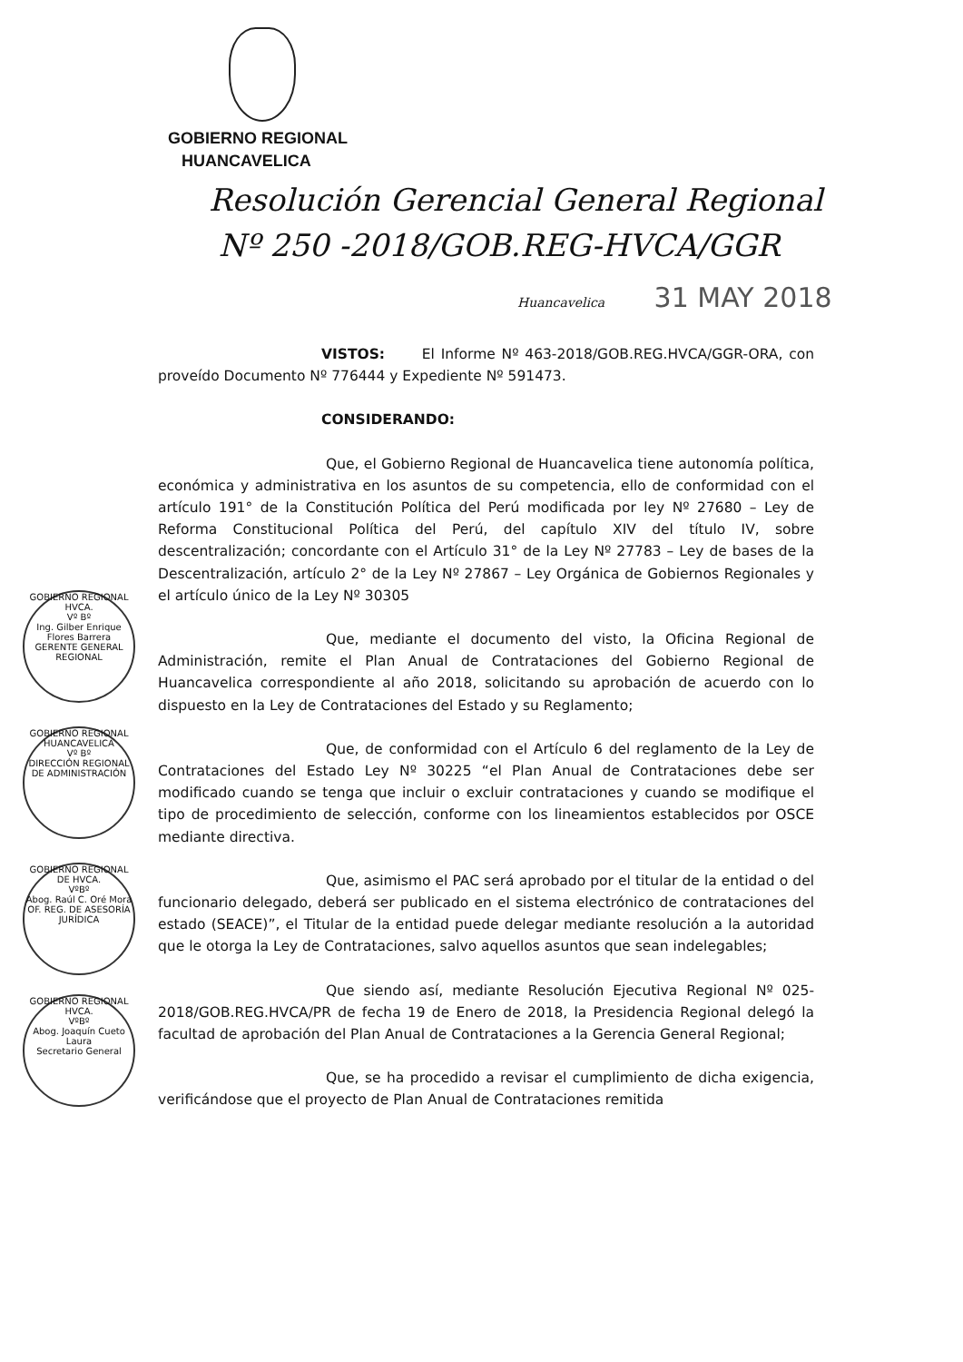GOBIERNO REGIONAL
HUANCAVELICA
Resolución Gerencial General Regional
Nº 250 -2018/GOB.REG-HVCA/GGR
Huancavelica 31 MAY 2018
VISTOS: El Informe Nº 463-2018/GOB.REG.HVCA/GGR-ORA, con proveído Documento Nº 776444 y Expediente Nº 591473.
CONSIDERANDO:
Que, el Gobierno Regional de Huancavelica tiene autonomía política, económica y administrativa en los asuntos de su competencia, ello de conformidad con el artículo 191° de la Constitución Política del Perú modificada por ley Nº 27680 – Ley de Reforma Constitucional Política del Perú, del capítulo XIV del título IV, sobre descentralización; concordante con el Artículo 31° de la Ley Nº 27783 – Ley de bases de la Descentralización, artículo 2° de la Ley Nº 27867 – Ley Orgánica de Gobiernos Regionales y el artículo único de la Ley Nº 30305
Que, mediante el documento del visto, la Oficina Regional de Administración, remite el Plan Anual de Contrataciones del Gobierno Regional de Huancavelica correspondiente al año 2018, solicitando su aprobación de acuerdo con lo dispuesto en la Ley de Contrataciones del Estado y su Reglamento;
Que, de conformidad con el Artículo 6 del reglamento de la Ley de Contrataciones del Estado Ley Nº 30225 “el Plan Anual de Contrataciones debe ser modificado cuando se tenga que incluir o excluir contrataciones y cuando se modifique el tipo de procedimiento de selección, conforme con los lineamientos establecidos por OSCE mediante directiva.
Que, asimismo el PAC será aprobado por el titular de la entidad o del funcionario delegado, deberá ser publicado en el sistema electrónico de contrataciones del estado (SEACE)”, el Titular de la entidad puede delegar mediante resolución a la autoridad que le otorga la Ley de Contrataciones, salvo aquellos asuntos que sean indelegables;
Que siendo así, mediante Resolución Ejecutiva Regional Nº 025-2018/GOB.REG.HVCA/PR de fecha 19 de Enero de 2018, la Presidencia Regional delegó la facultad de aprobación del Plan Anual de Contrataciones a la Gerencia General Regional;
Que, se ha procedido a revisar el cumplimiento de dicha exigencia, verificándose que el proyecto de Plan Anual de Contrataciones remitida
GOBIERNO REGIONAL HVCA.
Vº Bº
Ing. Gilber Enrique Flores Barrera
GERENTE GENERAL REGIONAL
GOBIERNO REGIONAL HUANCAVELICA
Vº Bº
DIRECCIÓN REGIONAL DE ADMINISTRACIÓN
GOBIERNO REGIONAL DE HVCA.
VºBº
Abog. Raúl C. Oré Mora
OF. REG. DE ASESORÍA JURÍDICA
GOBIERNO REGIONAL HVCA.
VºBº
Abog. Joaquín Cueto Laura
Secretario General